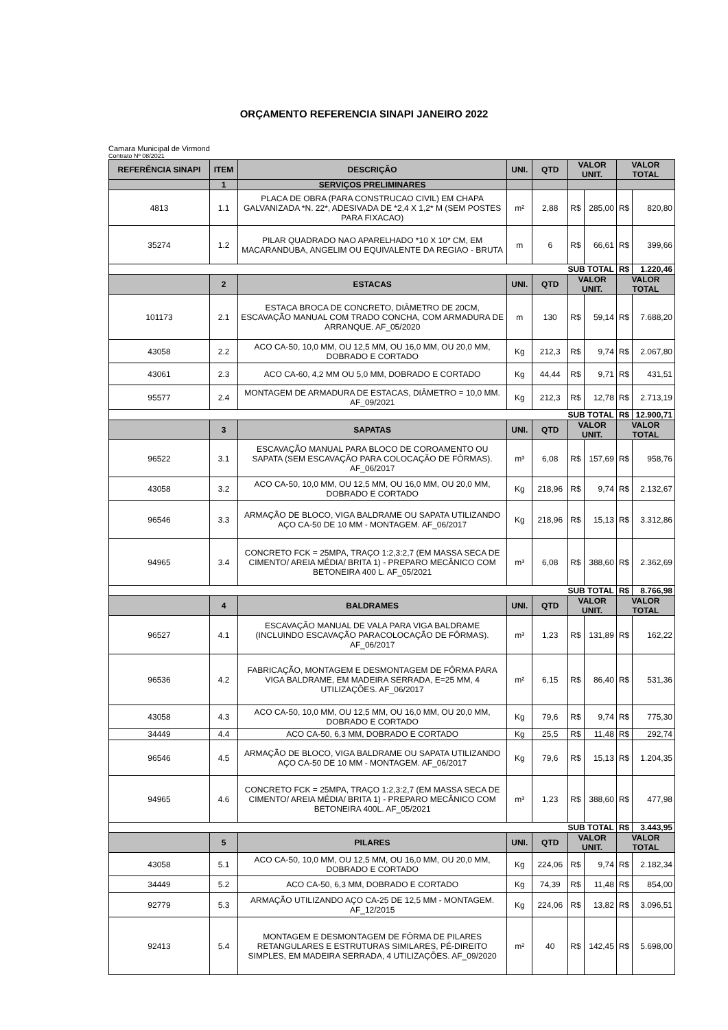ORÇAMENTO REFERENCIA SINAPI JANEIRO 2022
Camara Municipal de Virmond
Contrato Nº 08/2021
| REFERÊNCIA SINAPI | ITEM | DESCRIÇÃO | UNI. | QTD | VALOR UNIT. | | VALOR TOTAL | |
| --- | --- | --- | --- | --- | --- | --- | --- | --- |
| | 1 | SERVIÇOS PRELIMINARES | | | | | | |
| 4813 | 1.1 | PLACA DE OBRA (PARA CONSTRUCAO CIVIL) EM CHAPA GALVANIZADA *N. 22*, ADESIVADA DE *2,4 X 1,2* M (SEM POSTES PARA FIXACAO) | m² | 2,88 | R$ | 285,00 | R$ | 820,80 |
| 35274 | 1.2 | PILAR QUADRADO NAO APARELHADO *10 X 10* CM, EM MACARANDUBA, ANGELIM OU EQUIVALENTE DA REGIAO - BRUTA | m | 6 | R$ | 66,61 | R$ | 399,66 |
| SUB TOTAL | | | | | | | R$ | 1.220,46 |
| | 2 | ESTACAS | UNI. | QTD | VALOR UNIT. | | VALOR TOTAL | |
| 101173 | 2.1 | ESTACA BROCA DE CONCRETO, DIÂMETRO DE 20CM, ESCAVAÇÃO MANUAL COM TRADO CONCHA, COM ARMADURA DE ARRANQUE. AF_05/2020 | m | 130 | R$ | 59,14 | R$ | 7.688,20 |
| 43058 | 2.2 | ACO CA-50, 10,0 MM, OU 12,5 MM, OU 16,0 MM, OU 20,0 MM, DOBRADO E CORTADO | Kg | 212,3 | R$ | 9,74 | R$ | 2.067,80 |
| 43061 | 2.3 | ACO CA-60, 4,2 MM OU 5,0 MM, DOBRADO E CORTADO | Kg | 44,44 | R$ | 9,71 | R$ | 431,51 |
| 95577 | 2.4 | MONTAGEM DE ARMADURA DE ESTACAS, DIÂMETRO = 10,0 MM. AF_09/2021 | Kg | 212,3 | R$ | 12,78 | R$ | 2.713,19 |
| SUB TOTAL | | | | | | | R$ | 12.900,71 |
| | 3 | SAPATAS | UNI. | QTD | VALOR UNIT. | | VALOR TOTAL | |
| 96522 | 3.1 | ESCAVAÇÃO MANUAL PARA BLOCO DE COROAMENTO OU SAPATA (SEM ESCAVAÇÃO PARA COLOCAÇÃO DE FÔRMAS). AF_06/2017 | m³ | 6,08 | R$ | 157,69 | R$ | 958,76 |
| 43058 | 3.2 | ACO CA-50, 10,0 MM, OU 12,5 MM, OU 16,0 MM, OU 20,0 MM, DOBRADO E CORTADO | Kg | 218,96 | R$ | 9,74 | R$ | 2.132,67 |
| 96546 | 3.3 | ARMAÇÃO DE BLOCO, VIGA BALDRAME OU SAPATA UTILIZANDO AÇO CA-50 DE 10 MM - MONTAGEM. AF_06/2017 | Kg | 218,96 | R$ | 15,13 | R$ | 3.312,86 |
| 94965 | 3.4 | CONCRETO FCK = 25MPA, TRAÇO 1:2,3:2,7 (EM MASSA SECA DE CIMENTO/ AREIA MÉDIA/ BRITA 1) - PREPARO MECÂNICO COM BETONEIRA 400 L. AF_05/2021 | m³ | 6,08 | R$ | 388,60 | R$ | 2.362,69 |
| SUB TOTAL | | | | | | | R$ | 8.766,98 |
| | 4 | BALDRAMES | UNI. | QTD | VALOR UNIT. | | VALOR TOTAL | |
| 96527 | 4.1 | ESCAVAÇÃO MANUAL DE VALA PARA VIGA BALDRAME (INCLUINDO ESCAVAÇÃO PARACOLOCAÇÃO DE FÔRMAS). AF_06/2017 | m³ | 1,23 | R$ | 131,89 | R$ | 162,22 |
| 96536 | 4.2 | FABRICAÇÃO, MONTAGEM E DESMONTAGEM DE FÔRMA PARA VIGA BALDRAME, EM MADEIRA SERRADA, E=25 MM, 4 UTILIZAÇÕES. AF_06/2017 | m² | 6,15 | R$ | 86,40 | R$ | 531,36 |
| 43058 | 4.3 | ACO CA-50, 10,0 MM, OU 12,5 MM, OU 16,0 MM, OU 20,0 MM, DOBRADO E CORTADO | Kg | 79,6 | R$ | 9,74 | R$ | 775,30 |
| 34449 | 4.4 | ACO CA-50, 6,3 MM, DOBRADO E CORTADO | Kg | 25,5 | R$ | 11,48 | R$ | 292,74 |
| 96546 | 4.5 | ARMAÇÃO DE BLOCO, VIGA BALDRAME OU SAPATA UTILIZANDO AÇO CA-50 DE 10 MM - MONTAGEM. AF_06/2017 | Kg | 79,6 | R$ | 15,13 | R$ | 1.204,35 |
| 94965 | 4.6 | CONCRETO FCK = 25MPA, TRAÇO 1:2,3:2,7 (EM MASSA SECA DE CIMENTO/ AREIA MÉDIA/ BRITA 1) - PREPARO MECÂNICO COM BETONEIRA 400L. AF_05/2021 | m³ | 1,23 | R$ | 388,60 | R$ | 477,98 |
| SUB TOTAL | | | | | | | R$ | 3.443,95 |
| | 5 | PILARES | UNI. | QTD | VALOR UNIT. | | VALOR TOTAL | |
| 43058 | 5.1 | ACO CA-50, 10,0 MM, OU 12,5 MM, OU 16,0 MM, OU 20,0 MM, DOBRADO E CORTADO | Kg | 224,06 | R$ | 9,74 | R$ | 2.182,34 |
| 34449 | 5.2 | ACO CA-50, 6,3 MM, DOBRADO E CORTADO | Kg | 74,39 | R$ | 11,48 | R$ | 854,00 |
| 92779 | 5.3 | ARMAÇÃO UTILIZANDO AÇO CA-25 DE 12,5 MM - MONTAGEM. AF_12/2015 | Kg | 224,06 | R$ | 13,82 | R$ | 3.096,51 |
| 92413 | 5.4 | MONTAGEM E DESMONTAGEM DE FÔRMA DE PILARES RETANGULARES E ESTRUTURAS SIMILARES, PÉ-DIREITO SIMPLES, EM MADEIRA SERRADA, 4 UTILIZAÇÕES. AF_09/2020 | m² | 40 | R$ | 142,45 | R$ | 5.698,00 |